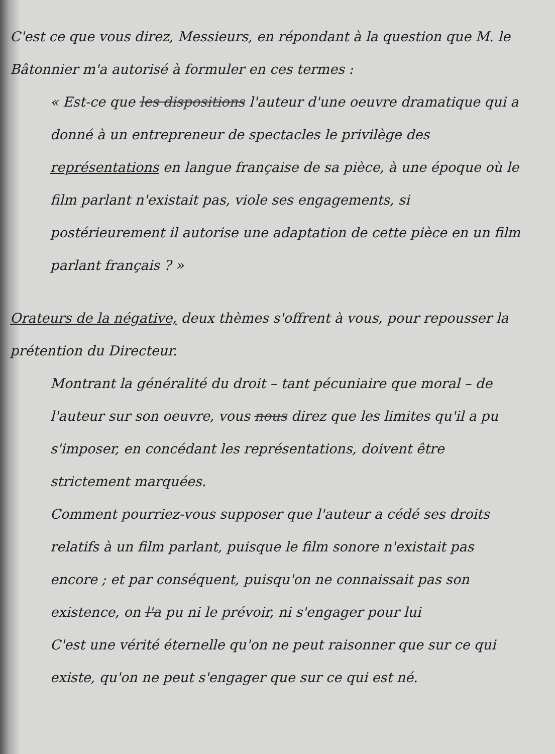C'est ce que vous direz, Messieurs, en répondant à la question que M. le Bâtonnier m'a autorisé à formuler en ces termes :
« Est-ce que les dispositions l'auteur d'une oeuvre dramatique qui a donné à un entrepreneur de spectacles le privilège des représentations en langue française de sa pièce, à une époque où le film parlant n'existait pas, viole ses engagements, si postérieurement il autorise une adaptation de cette pièce en un film parlant français ? »
Orateurs de la négative, deux thèmes s'offrent à vous, pour repousser la prétention du Directeur.
Montrant la généralité du droit – tant pécuniaire que moral – de l'auteur sur son oeuvre, vous nous direz que les limites qu'il a pu s'imposer, en concédant les représentations, doivent être strictement marquées.
Comment pourriez-vous supposer que l'auteur a cédé ses droits relatifs à un film parlant, puisque le film sonore n'existait pas encore ; et par conséquent, puisqu'on ne connaissait pas son existence, on l'a pu ni le prévoir, ni s'engager pour lui
C'est une vérité éternelle qu'on ne peut raisonner que sur ce qui existe, qu'on ne peut s'engager que sur ce qui est né.